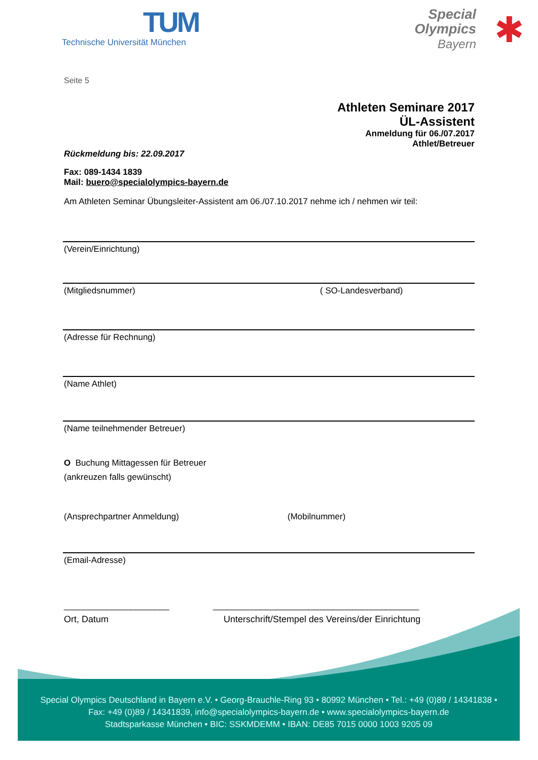TUM
Technische Universität München
Special
Olympics
Bayern
✱
Seite 5
Athleten Seminare 2017
ÜL-Assistent
Anmeldung für 06./07.2017
Athlet/Betreuer
Rückmeldung bis: 22.09.2017
Fax: 089-1434 1839
Mail: buero@specialolympics-bayern.de
Am Athleten Seminar Übungsleiter-Assistent am 06./07.10.2017 nehme ich / nehmen wir teil:
(Verein/Einrichtung)
(Mitgliedsnummer) ( SO-Landesverband)
(Adresse für Rechnung)
(Name Athlet)
(Name teilnehmender Betreuer)
O Buchung Mittagessen für Betreuer
(ankreuzen falls gewünscht)
(Ansprechpartner Anmeldung) (Mobilnummer)
(Email-Adresse)
______________________ ___________________________________________
Ort, Datum Unterschrift/Stempel des Vereins/der Einrichtung
Special Olympics Deutschland in Bayern e.V. • Georg-Brauchle-Ring 93 • 80992 München • Tel.: +49 (0)89 / 14341838 •
Fax: +49 (0)89 / 14341839, info@specialolympics-bayern.de • www.specialolympics-bayern.de
Stadtsparkasse München • BIC: SSKMDEMM • IBAN: DE85 7015 0000 1003 9205 09